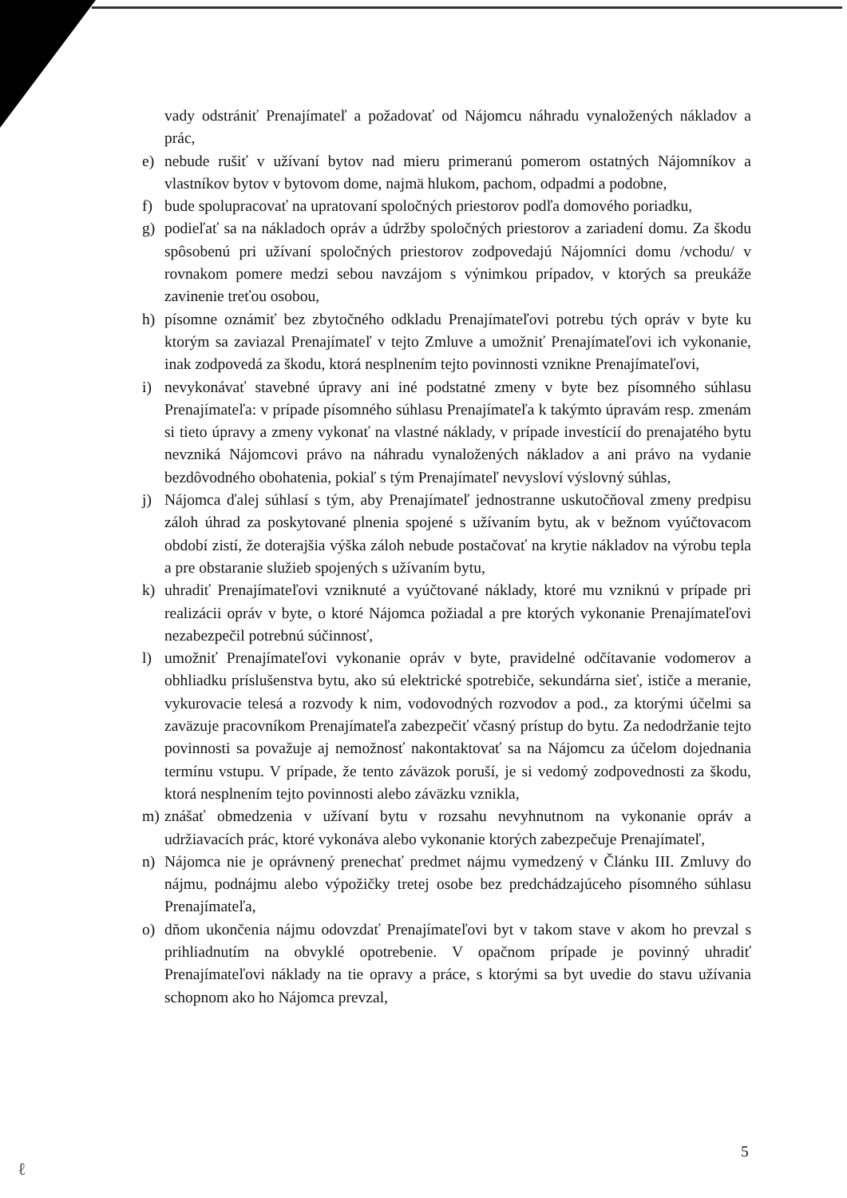vady odstrániť Prenajímateľ a požadovať od Nájomcu náhradu vynaložených nákladov a prác,
e) nebude rušiť v užívaní bytov nad mieru primeranú pomerom ostatných Nájomníkov a vlastníkov bytov v bytovom dome, najmä hlukom, pachom, odpadmi a podobne,
f) bude spolupracovať na upratovaní spoločných priestorov podľa domového poriadku,
g) podieľať sa na nákladoch opráv a údržby spoločných priestorov a zariadení domu. Za škodu spôsobenú pri užívaní spoločných priestorov zodpovedajú Nájomníci domu /vchodu/ v rovnakom pomere medzi sebou navzájom s výnimkou prípadov, v ktorých sa preukáže zavinenie treťou osobou,
h) písomne oznámiť bez zbytočného odkladu Prenajímateľovi potrebu tých opráv v byte ku ktorým sa zaviazal Prenajímateľ v tejto Zmluve a umožniť Prenajímateľovi ich vykonanie, inak zodpovedá za škodu, ktorá nesplnením tejto povinnosti vznikne Prenajímateľovi,
i) nevykonávať stavebné úpravy ani iné podstatné zmeny v byte bez písomného súhlasu Prenajímateľa: v prípade písomného súhlasu Prenajímateľa k takýmto úpravám resp. zmenám si tieto úpravy a zmeny vykonať na vlastné náklady, v prípade investícií do prenajatého bytu nevzniká Nájomcovi právo na náhradu vynaložených nákladov a ani právo na vydanie bezdôvodného obohatenia, pokiaľ s tým Prenajímateľ nevysloví výslovný súhlas,
j) Nájomca ďalej súhlasí s tým, aby Prenajímateľ jednostranne uskutočňoval zmeny predpisu záloh úhrad za poskytované plnenia spojené s užívaním bytu, ak v bežnom vyúčtovacom období zistí, že doterajšia výška záloh nebude postačovať na krytie nákladov na výrobu tepla a pre obstaranie služieb spojených s užívaním bytu,
k) uhradiť Prenajímateľovi vzniknuté a vyúčtované náklady, ktoré mu vzniknú v prípade pri realizácii opráv v byte, o ktoré Nájomca požiadal a pre ktorých vykonanie Prenajímateľovi nezabezpečil potrebnú súčinnosť,
l) umožniť Prenajímateľovi vykonanie opráv v byte, pravidelné odčítavanie vodomerov a obhliadku príslušenstva bytu, ako sú elektrické spotrebiče, sekundárna sieť, ističe a meranie, vykurovacie telesá a rozvody k nim, vodovodných rozvodov a pod., za ktorými účelmi sa zaväzuje pracovníkom Prenajímateľa zabezpečiť včasný prístup do bytu. Za nedodržanie tejto povinnosti sa považuje aj nemožnosť nakontaktovať sa na Nájomcu za účelom dojednania termínu vstupu. V prípade, že tento záväzok poruší, je si vedomý zodpovednosti za škodu, ktorá nesplnením tejto povinnosti alebo záväzku vznikla,
m) znášať obmedzenia v užívaní bytu v rozsahu nevyhnutnom na vykonanie opráv a udržiavacích prác, ktoré vykonáva alebo vykonanie ktorých zabezpečuje Prenajímateľ,
n) Nájomca nie je oprávnený prenechať predmet nájmu vymedzený v Článku III. Zmluvy do nájmu, podnájmu alebo výpožičky tretej osobe bez predchádzajúceho písomného súhlasu Prenajímateľa,
o) dňom ukončenia nájmu odovzdať Prenajímateľovi byt v takom stave v akom ho prevzal s prihliadnutím na obvyklé opotrebenie. V opačnom prípade je povinný uhradiť Prenajímateľovi náklady na tie opravy a práce, s ktorými sa byt uvedie do stavu užívania schopnom ako ho Nájomca prevzal,
5
ℓ